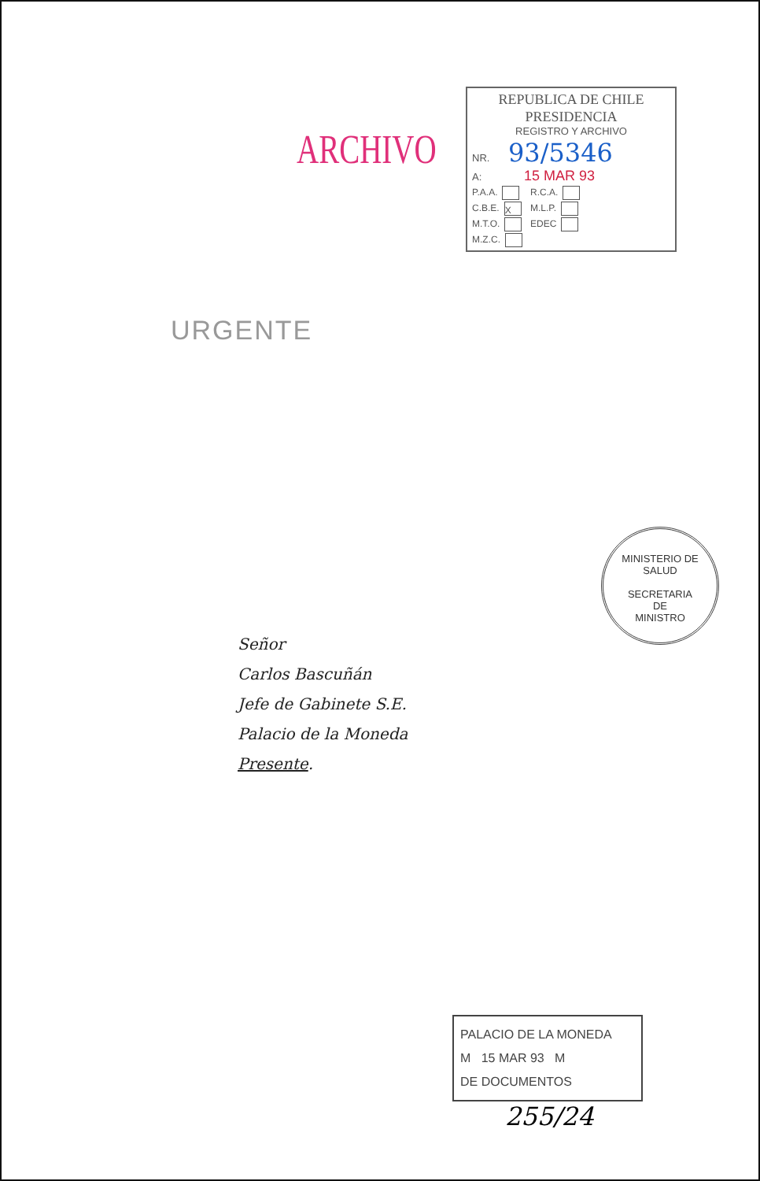ARCHIVO
REPUBLICA DE CHILE
PRESIDENCIA
REGISTRO Y ARCHIVO
NR. 93/5346
A: 15 MAR 93
P.A.A.
C.B.E. X
M.T.O.
M.Z.C.
R.C.A.
M.L.P.
EDEC
URGENTE
MINISTERIO DE SALUD
SECRETARIA
DE
MINISTRO
Señor
Carlos Bascuñán
Jefe de Gabinete S.E.
Palacio de la Moneda
Presente.
PALACIO DE LA MONEDA
M 15 MAR 93 M
DE DOCUMENTOS
255/24